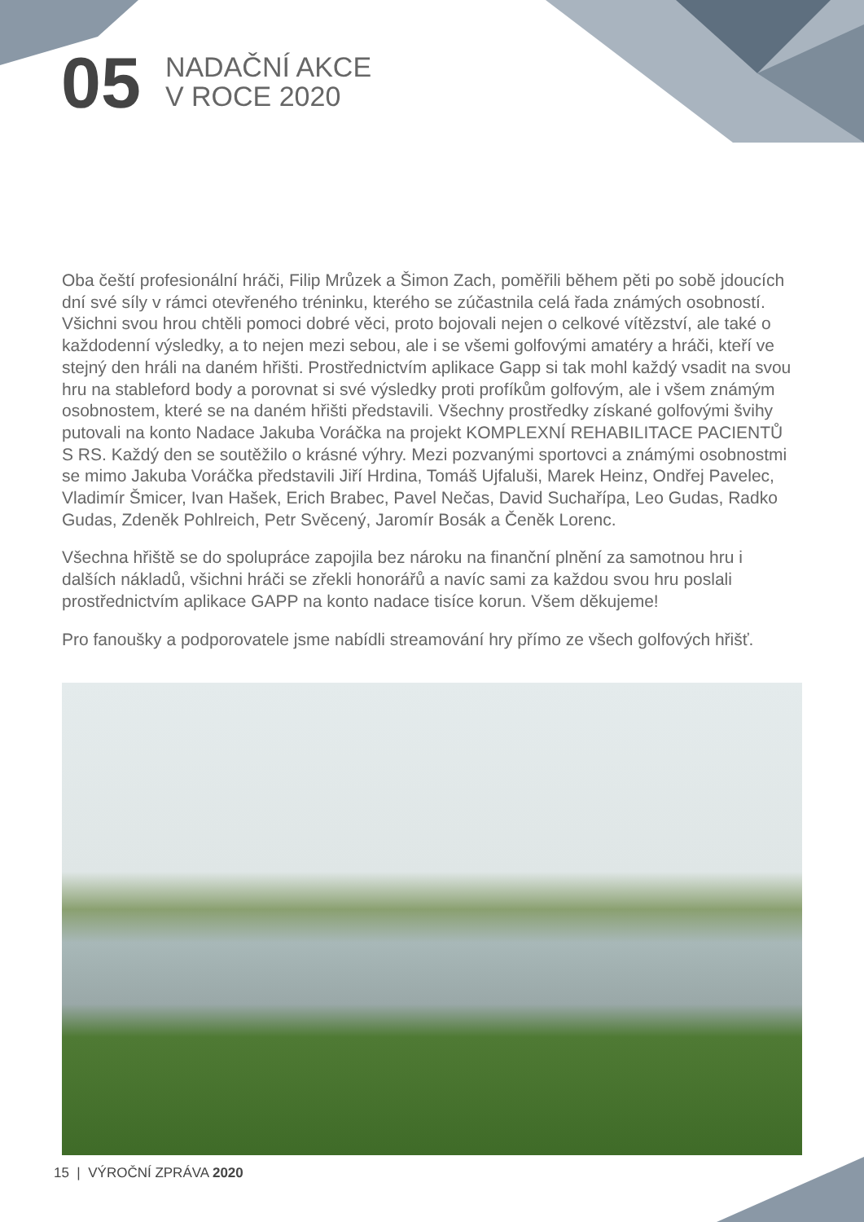05
NADAČNÍ AKCE
V ROCE 2020
Oba čeští profesionální hráči, Filip Mrůzek a Šimon Zach, poměřili během pěti po sobě jdoucích dní své síly v rámci otevřeného tréninku, kterého se zúčastnila celá řada známých osobností. Všichni svou hrou chtěli pomoci dobré věci, proto bojovali nejen o celkové vítězství, ale také o každodenní výsledky, a to nejen mezi sebou, ale i se všemi golfovými amatéry a hráči, kteří ve stejný den hráli na daném hřišti. Prostřednictvím aplikace Gapp si tak mohl každý vsadit na svou hru na stableford body a porovnat si své výsledky proti profíkům golfovým, ale i všem známým osobnostem, které se na daném hřišti představili. Všechny prostředky získané golfovými švihy putovali na konto Nadace Jakuba Voráčka na projekt KOMPLEXNÍ REHABILITACE PACIENTŮ S RS. Každý den se soutěžilo o krásné výhry. Mezi pozvanými sportovci a známými osobnostmi se mimo Jakuba Voráčka představili Jiří Hrdina, Tomáš Ujfaluši, Marek Heinz, Ondřej Pavelec, Vladimír Šmicer, Ivan Hašek, Erich Brabec, Pavel Nečas, David Suchařípa, Leo Gudas, Radko Gudas, Zdeněk Pohlreich, Petr Svěcený, Jaromír Bosák a Čeněk Lorenc.
Všechna hřiště se do spolupráce zapojila bez nároku na finanční plnění za samotnou hru i dalších nákladů, všichni hráči se zřekli honorářů a navíc sami za každou svou hru poslali prostřednictvím aplikace GAPP na konto nadace tisíce korun. Všem děkujeme!
Pro fanoušky a podporovatele jsme nabídli streamování hry přímo ze všech golfových hřišť.
15 | VÝROČNÍ ZPRÁVA 2020